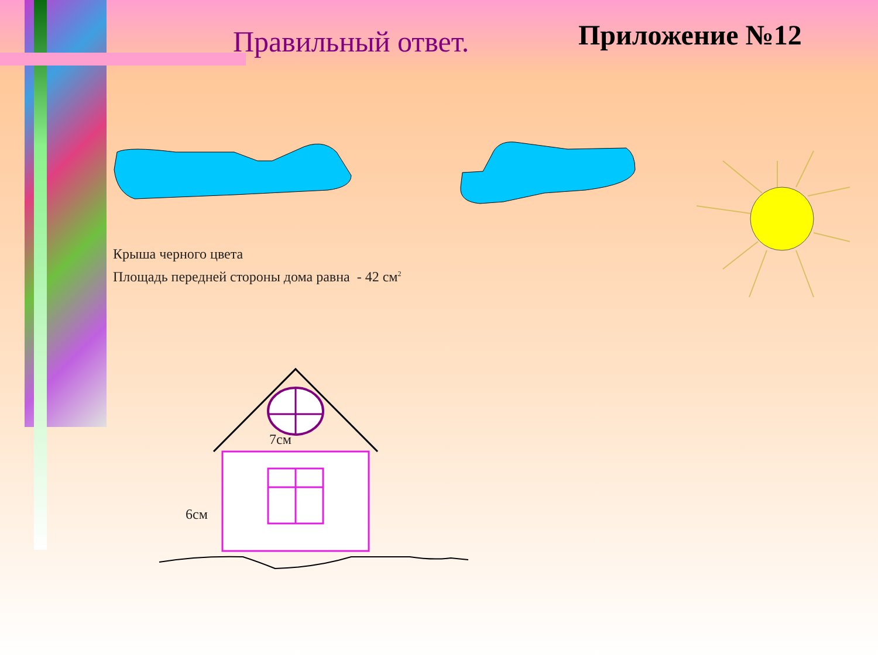Правильный ответ.
Приложение №12
Крыша черного цвета
Площадь передней стороны дома равна - 42 см<sup>2</sup>
7см
6см